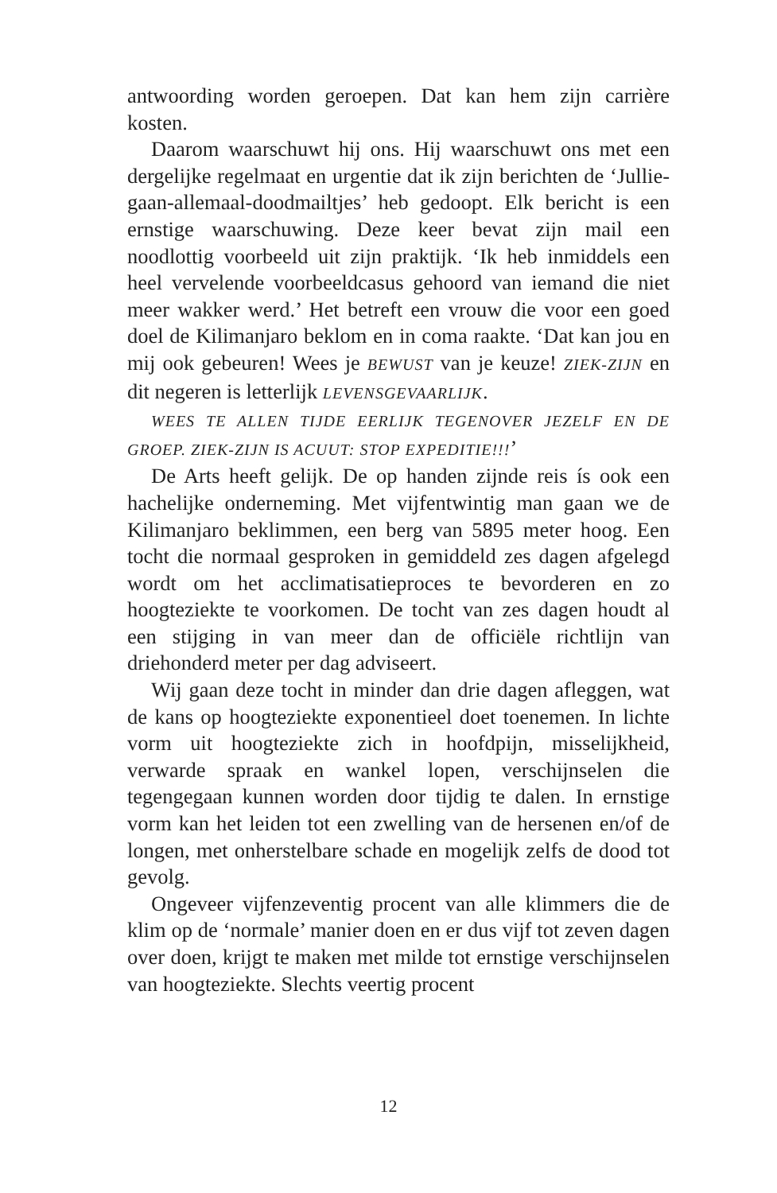antwoording worden geroepen. Dat kan hem zijn carrière kosten.
Daarom waarschuwt hij ons. Hij waarschuwt ons met een dergelijke regelmaat en urgentie dat ik zijn berichten de ‘Jullie-gaan-allemaal-doodmailtjes’ heb gedoopt. Elk bericht is een ernstige waarschuwing. Deze keer bevat zijn mail een noodlottig voorbeeld uit zijn praktijk. ‘Ik heb inmiddels een heel vervelende voorbeeldcasus gehoord van iemand die niet meer wakker werd.’ Het betreft een vrouw die voor een goed doel de Kilimanjaro beklom en in coma raakte. ‘Dat kan jou en mij ook gebeuren! Wees je BEWUST van je keuze! ZIEK-ZIJN en dit negeren is letterlijk LEVENSGEVAARLIJK.
WEES TE ALLEN TIJDE EERLIJK TEGENOVER JEZELF EN DE GROEP. ZIEK-ZIJN IS ACUUT: STOP EXPEDITIE!!!’
De Arts heeft gelijk. De op handen zijnde reis ís ook een hachelijke onderneming. Met vijfentwintig man gaan we de Kilimanjaro beklimmen, een berg van 5895 meter hoog. Een tocht die normaal gesproken in gemiddeld zes dagen afgelegd wordt om het acclimatisatieproces te bevorderen en zo hoogteziekte te voorkomen. De tocht van zes dagen houdt al een stijging in van meer dan de officiële richtlijn van driehonderd meter per dag adviseert.
Wij gaan deze tocht in minder dan drie dagen afleggen, wat de kans op hoogteziekte exponentieel doet toenemen. In lichte vorm uit hoogteziekte zich in hoofdpijn, misselijkheid, verwarde spraak en wankel lopen, verschijnselen die tegengegaan kunnen worden door tijdig te dalen. In ernstige vorm kan het leiden tot een zwelling van de hersenen en/of de longen, met onherstelbare schade en mogelijk zelfs de dood tot gevolg.
Ongeveer vijfenzeventig procent van alle klimmers die de klim op de ‘normale’ manier doen en er dus vijf tot zeven dagen over doen, krijgt te maken met milde tot ernstige verschijnselen van hoogteziekte. Slechts veertig procent
12